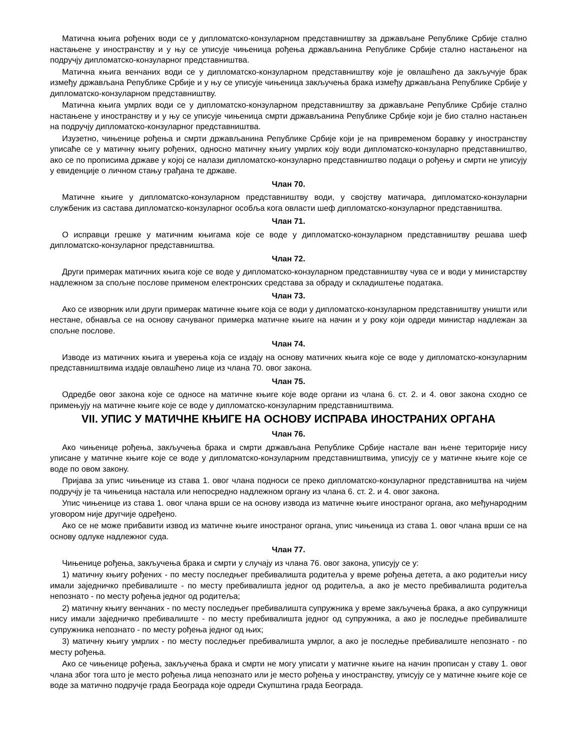Матична књига рођених води се у дипломатско-конзуларном представништву за држављане Републике Србије стално настањене у иностранству и у њу се уписује чињеница рођења држављанина Републике Србије стално настањеног на подручју дипломатско-конзуларног представништва.
Матична књига венчаних води се у дипломатско-конзуларном представништву које је овлашћено да закључује брак између држављана Републике Србије и у њу се уписује чињеница закључења брака између држављана Републике Србије у дипломатско-конзуларном представништву.
Матична књига умрлих води се у дипломатско-конзуларном представништву за држављане Републике Србије стално настањене у иностранству и у њу се уписује чињеница смрти држављанина Републике Србије који је био стално настањен на подручју дипломатско-конзуларног представништва.
Изузетно, чињенице рођења и смрти држављанина Републике Србије који је на привременом боравку у иностранству уписаће се у матичну књигу рођених, односно матичну књигу умрлих коју води дипломатско-конзуларно представништво, ако се по прописима државе у којој се налази дипломатско-конзуларно представништво подаци о рођењу и смрти не уписују у евиденције о личном стању грађана те државе.
Члан 70.
Матичне књиге у дипломатско-конзуларном представништву води, у својству матичара, дипломатско-конзуларни службеник из састава дипломатско-конзуларног особља кога овласти шеф дипломатско-конзуларног представништва.
Члан 71.
О исправци грешке у матичним књигама које се воде у дипломатско-конзуларном представништву решава шеф дипломатско-конзуларног представништва.
Члан 72.
Други примерак матичних књига које се воде у дипломатско-конзуларном представништву чува се и води у министарству надлежном за спољне послове применом електронских средстава за обраду и складиштење података.
Члан 73.
Ако се изворник или други примерак матичне књиге која се води у дипломатско-конзуларном представништву уништи или нестане, обнавља се на основу сачуваног примерка матичне књиге на начин и у року који одреди министар надлежан за спољне послове.
Члан 74.
Изводе из матичних књига и уверења која се издају на основу матичних књига које се воде у дипломатско-конзуларним представништвима издаје овлашћено лице из члана 70. овог закона.
Члан 75.
Одредбе овог закона које се односе на матичне књиге које воде органи из члана 6. ст. 2. и 4. овог закона сходно се примењују на матичне књиге које се воде у дипломатско-конзуларним представништвима.
VII. УПИС У МАТИЧНЕ КЊИГЕ НА ОСНОВУ ИСПРАВА ИНОСТРАНИХ ОРГАНА
Члан 76.
Ако чињенице рођења, закључења брака и смрти држављана Републике Србије настале ван њене територије нису уписане у матичне књиге које се воде у дипломатско-конзуларним представништвима, уписују се у матичне књиге које се воде по овом закону.
Пријава за упис чињенице из става 1. овог члана подноси се преко дипломатско-конзуларног представништва на чијем подручју је та чињеница настала или непосредно надлежном органу из члана 6. ст. 2. и 4. овог закона.
Упис чињенице из става 1. овог члана врши се на основу извода из матичне књиге иностраног органа, ако међународним уговором није другчије одређено.
Ако се не може прибавити извод из матичне књиге иностраног органа, упис чињеница из става 1. овог члана врши се на основу одлуке надлежног суда.
Члан 77.
Чињенице рођења, закључења брака и смрти у случају из члана 76. овог закона, уписују се у:
1) матичну књигу рођених - по месту последњег пребивалишта родитеља у време рођења детета, а ако родитељи нису имали заједничко пребивалиште - по месту пребивалишта једног од родитеља, а ако је место пребивалишта родитеља непознато - по месту рођења једног од родитеља;
2) матичну књигу венчаних - по месту последњег пребивалишта супружника у време закључења брака, а ако супружници нису имали заједничко пребивалиште - по месту пребивалишта једног од супружника, а ако је последње пребивалиште супружника непознато - по месту рођења једног од њих;
3) матичну књигу умрлих - по месту последњег пребивалишта умрлог, а ако је последње пребивалиште непознато - по месту рођења.
Ако се чињенице рођења, закључења брака и смрти не могу уписати у матичне књиге на начин прописан у ставу 1. овог члана због тога што је место рођења лица непознато или је место рођења у иностранству, уписују се у матичне књиге које се воде за матично подручје града Београда које одреди Скупштина града Београда.